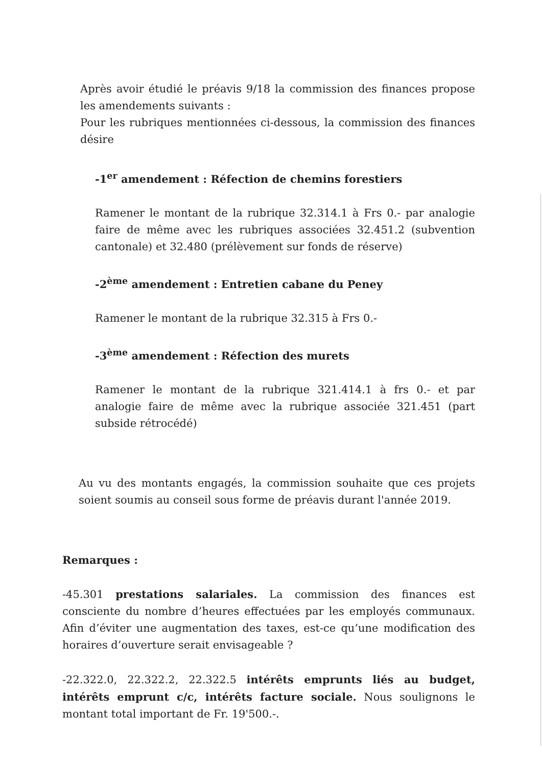Après avoir étudié le préavis 9/18 la commission des finances propose les amendements suivants :
Pour les rubriques mentionnées ci-dessous, la commission des finances désire
-1<sup>er</sup> amendement : Réfection de chemins forestiers
Ramener le montant de la rubrique 32.314.1 à Frs 0.- par analogie faire de même avec les rubriques associées 32.451.2 (subvention cantonale) et 32.480 (prélèvement sur fonds de réserve)
-2<sup>ème</sup> amendement : Entretien cabane du Peney
Ramener le montant de la rubrique 32.315 à Frs 0.-
-3<sup>ème</sup> amendement : Réfection des murets
Ramener le montant de la rubrique 321.414.1 à frs 0.- et par analogie faire de même avec la rubrique associée 321.451 (part subside rétrocédé)
Au vu des montants engagés, la commission souhaite que ces projets soient soumis au conseil sous forme de préavis durant l'année 2019.
Remarques :
-45.301 prestations salariales. La commission des finances est consciente du nombre d’heures effectuées par les employés communaux. Afin d’éviter une augmentation des taxes, est-ce qu’une modification des horaires d’ouverture serait envisageable ?
-22.322.0, 22.322.2, 22.322.5 intérêts emprunts liés au budget, intérêts emprunt c/c, intérêts facture sociale. Nous soulignons le montant total important de Fr. 19'500.-.